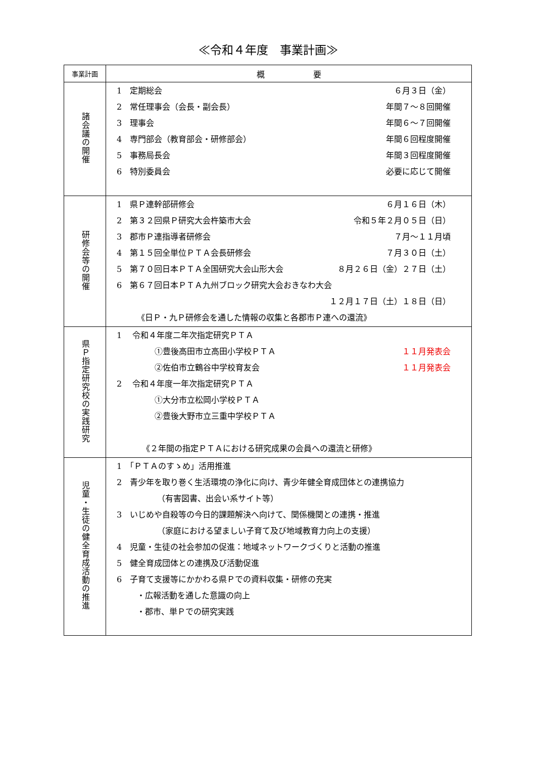≪令和４年度　事業計画≫
| 事業計画 | 概 要 |
| --- | --- |
| 諸会議の開催 | 1 定期総会 ６月３日（金） 2 常任理事会（会長・副会長） 年間７～８回開催 3 理事会 年間６～７回開催 4 専門部会（教育部会・研修部会） 年間６回程度開催 5 事務局長会 年間３回程度開催 6 特別委員会 必要に応じて開催 |
| 研修会等の開催 | 1 県Ｐ連幹部研修会 ６月１６日（木） 2 第３２回県Ｐ研究大会杵築市大会 令和５年２月０５日（日） 3 郡市Ｐ連指導者研修会 ７月～１１月頃 4 第１５回全単位ＰＴＡ会長研修会 ７月３０日（土） 5 第７０回日本ＰＴＡ全国研究大会山形大会 ８月２６日（金）２７日（土） 6 第６７回日本ＰＴＡ九州ブロック研究大会おきなわ大会 １２月１７日（土）１８日（日） 《日Ｐ・九Ｐ研修会を通した情報の収集と各郡市Ｐ連への還流》 |
| 県Ｐ指定研究校の実践研究 | 1 令和４年度二年次指定研究ＰＴＡ ①豊後高田市立高田小学校ＰＴＡ １１月発表会 ②佐伯市立鶴谷中学校育友会 １１月発表会 2 令和４年度一年次指定研究ＰＴＡ ①大分市立松岡小学校ＰＴＡ ②豊後大野市立三重中学校ＰＴＡ 《２年間の指定ＰＴＡにおける研究成果の会員への還流と研修》 |
| 児童・生徒の健全育成活動の推進 | 1 「ＰＴＡのすゝめ」活用推進 2 青少年を取り巻く生活環境の浄化に向け、青少年健全育成団体との連携協力 （有害図書、出会い系サイト等） 3 いじめや自殺等の今日的課題解決へ向けて、関係機関との連携・推進 （家庭における望ましい子育て及び地域教育力向上の支援） 4 児童・生徒の社会参加の促進：地域ネットワークづくりと活動の推進 5 健全育成団体との連携及び活動促進 6 子育て支援等にかかわる県Ｐでの資料収集・研修の充実 ・広報活動を通した意識の向上 ・郡市、単Ｐでの研究実践 |